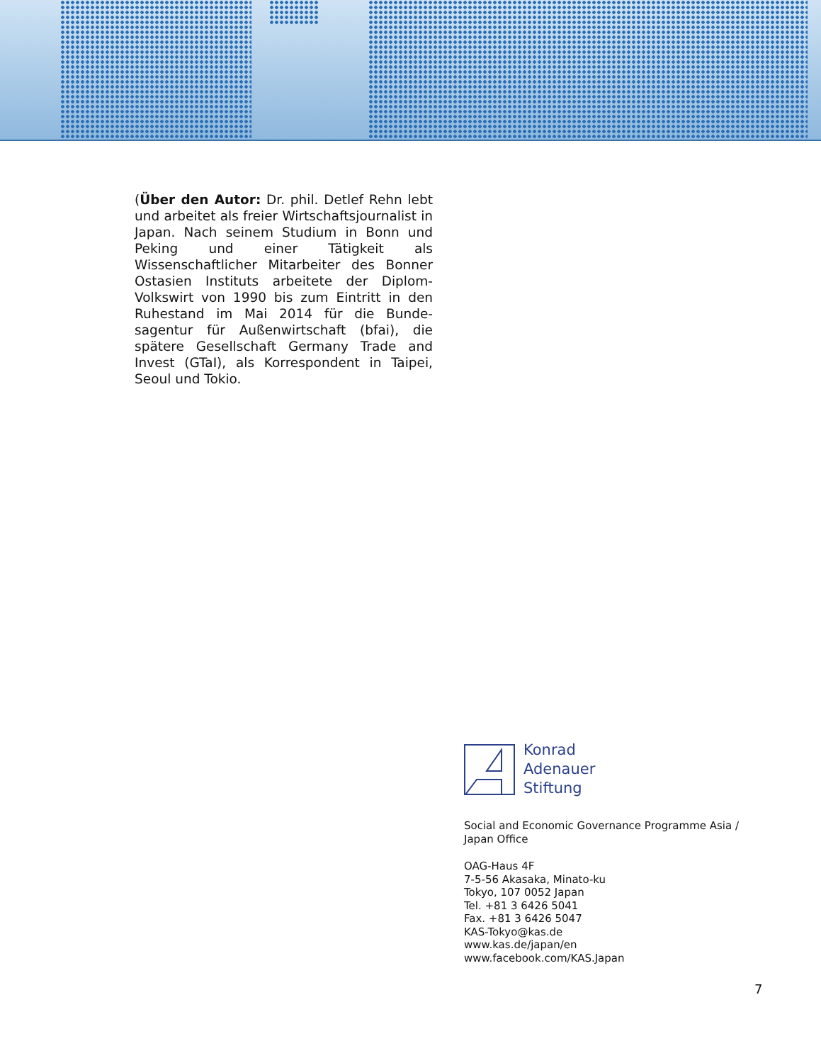(Über den Autor: Dr. phil. Detlef Rehn lebt und arbeitet als freier Wirtschaftsjour­nalist in Japan. Nach seinem Studium in Bonn und Peking und einer Tätigkeit als Wissenschaftlicher Mitarbeiter des Bonner Ostasien Instituts arbeitete der Diplom-Volkswirt von 1990 bis zum Eintritt in den Ruhestand im Mai 2014 für die Bunde­sagentur für Außenwirtschaft (bfai), die spätere Gesellschaft Germany Trade and Invest (GTaI), als Korrespondent in Taipei, Seoul und Tokio.
Konrad
Adenauer
Stiftung
Social and Economic Governance Programme Asia /
Japan Office
OAG-Haus 4F
7-5-56 Akasaka, Minato-ku
Tokyo, 107 0052 Japan
Tel. +81 3 6426 5041
Fax. +81 3 6426 5047
KAS-Tokyo@kas.de
www.kas.de/japan/en
www.facebook.com/KAS.Japan
7